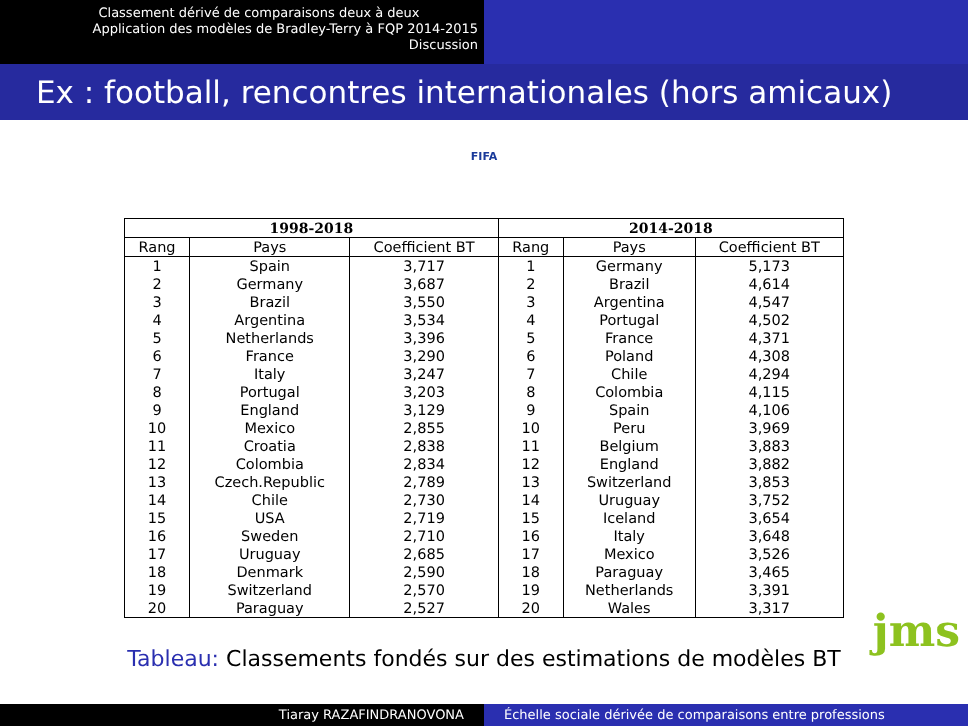Classement dérivé de comparaisons deux à deux
Application des modèles de Bradley-Terry à FQP 2014-2015
Discussion
Ex : football, rencontres internationales (hors amicaux)
FIFA
| 1998-2018 | | | 2014-2018 | | |
| --- | --- | --- | --- | --- | --- |
| Rang | Pays | Coefficient BT | Rang | Pays | Coefficient BT |
| 1 | Spain | 3,717 | 1 | Germany | 5,173 |
| 2 | Germany | 3,687 | 2 | Brazil | 4,614 |
| 3 | Brazil | 3,550 | 3 | Argentina | 4,547 |
| 4 | Argentina | 3,534 | 4 | Portugal | 4,502 |
| 5 | Netherlands | 3,396 | 5 | France | 4,371 |
| 6 | France | 3,290 | 6 | Poland | 4,308 |
| 7 | Italy | 3,247 | 7 | Chile | 4,294 |
| 8 | Portugal | 3,203 | 8 | Colombia | 4,115 |
| 9 | England | 3,129 | 9 | Spain | 4,106 |
| 10 | Mexico | 2,855 | 10 | Peru | 3,969 |
| 11 | Croatia | 2,838 | 11 | Belgium | 3,883 |
| 12 | Colombia | 2,834 | 12 | England | 3,882 |
| 13 | Czech.Republic | 2,789 | 13 | Switzerland | 3,853 |
| 14 | Chile | 2,730 | 14 | Uruguay | 3,752 |
| 15 | USA | 2,719 | 15 | Iceland | 3,654 |
| 16 | Sweden | 2,710 | 16 | Italy | 3,648 |
| 17 | Uruguay | 2,685 | 17 | Mexico | 3,526 |
| 18 | Denmark | 2,590 | 18 | Paraguay | 3,465 |
| 19 | Switzerland | 2,570 | 19 | Netherlands | 3,391 |
| 20 | Paraguay | 2,527 | 20 | Wales | 3,317 |
Tableau: Classements fondés sur des estimations de modèles BT
jms
Tiaray RAZAFINDRANOVONA Échelle sociale dérivée de comparaisons entre professions